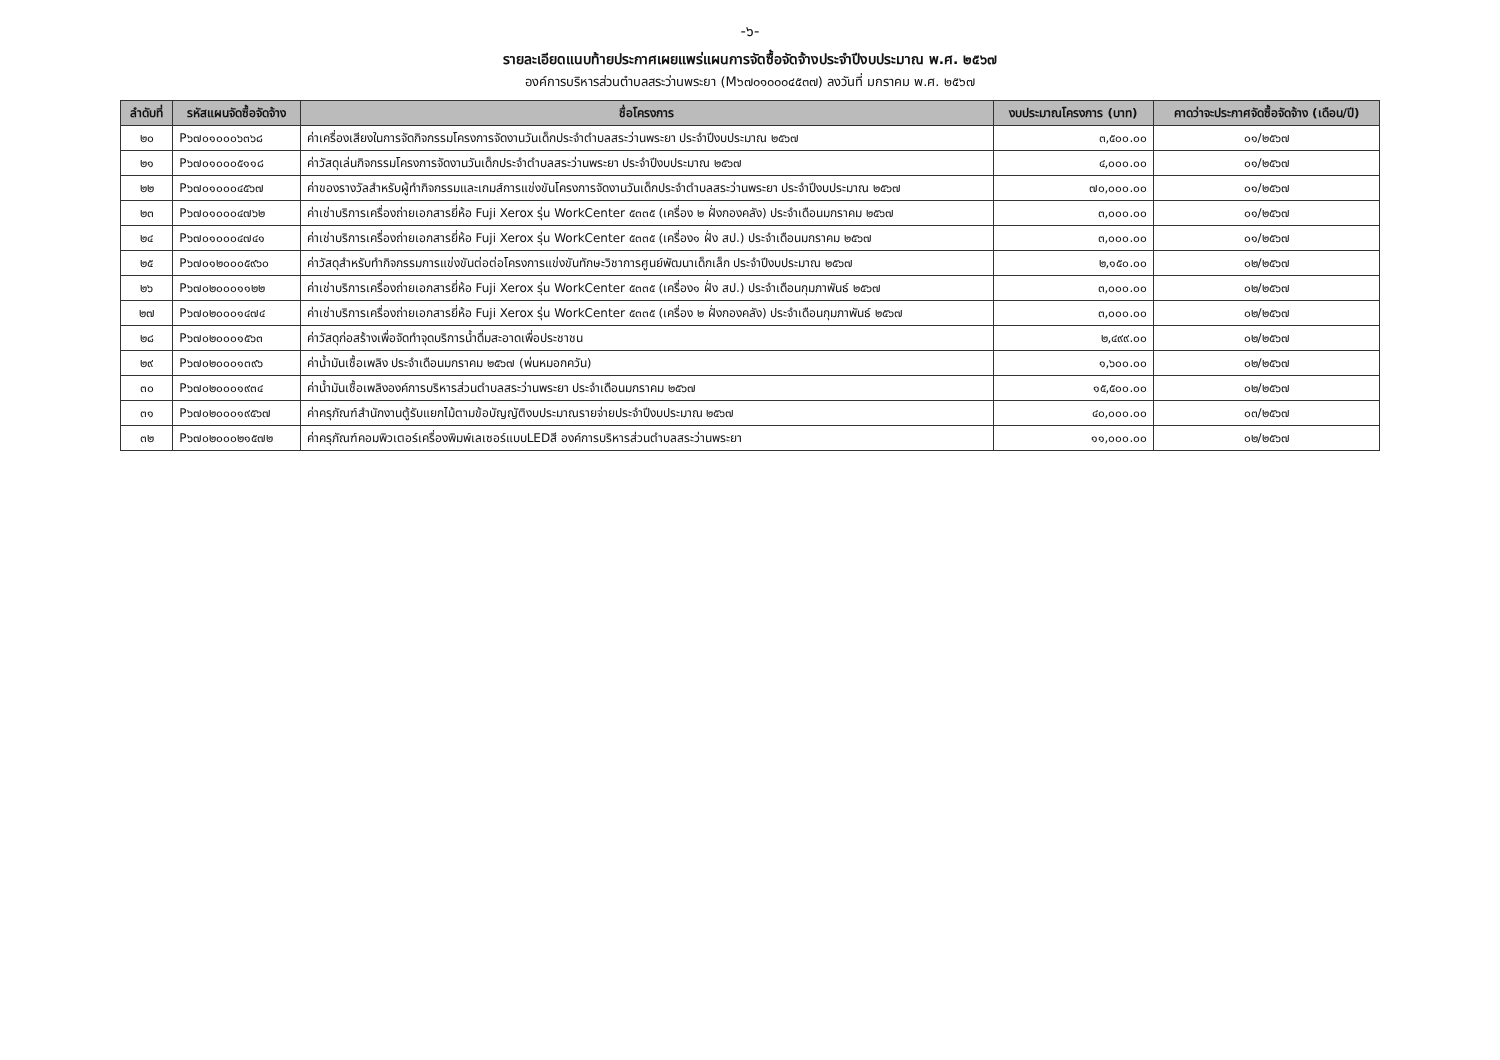-๖-
รายละเอียดแนบท้ายประกาศเผยแพร่แผนการจัดซื้อจัดจ้างประจำปีงบประมาณ พ.ศ. ๒๕๖๗
องค์การบริหารส่วนตำบลสระว่านพระยา (M๖๗๐๑๐๐๐๔๕๓๗) ลงวันที่ มกราคม พ.ศ. ๒๕๖๗
| ลำดับที่ | รหัสแผนจัดซื้อจัดจ้าง | ชื่อโครงการ | งบประมาณโครงการ (บาท) | คาดว่าจะประกาศจัดซื้อจัดจ้าง (เดือน/ปี) |
| --- | --- | --- | --- | --- |
| ๒๐ | P๖๗๐๑๐๐๐๖๓๖๘ | ค่าเครื่องเสียงในการจัดกิจกรรมโครงการจัดงานวันเด็กประจำตำบลสระว่านพระยา ประจำปีงบประมาณ ๒๕๖๗ | ๓,๕๐๐.๐๐ | ๐๑/๒๕๖๗ |
| ๒๑ | P๖๗๐๑๐๐๐๕๑๑๘ | ค่าวัสดุเล่นกิจกรรมโครงการจัดงานวันเด็กประจำตำบลสระว่านพระยา ประจำปีงบประมาณ ๒๕๖๗ | ๔,๐๐๐.๐๐ | ๐๑/๒๕๖๗ |
| ๒๒ | P๖๗๐๑๐๐๐๔๕๖๗ | ค่าของรางวัลสำหรับผู้ทำกิจกรรมและเกมส์การแข่งขันโครงการจัดงานวันเด็กประจำตำบลสระว่านพระยา ประจำปีงบประมาณ ๒๕๖๗ | ๗๐,๐๐๐.๐๐ | ๐๑/๒๕๖๗ |
| ๒๓ | P๖๗๐๑๐๐๐๔๗๖๒ | ค่าเช่าบริการเครื่องถ่ายเอกสารยี่ห้อ Fuji Xerox รุ่น WorkCenter ๕๓๓๕ (เครื่อง ๒ ฝั่งกองคลัง) ประจำเดือนมกราคม ๒๕๖๗ | ๓,๐๐๐.๐๐ | ๐๑/๒๕๖๗ |
| ๒๔ | P๖๗๐๑๐๐๐๔๗๔๑ | ค่าเช่าบริการเครื่องถ่ายเอกสารยี่ห้อ Fuji Xerox รุ่น WorkCenter ๕๓๓๕ (เครื่อง๑ ฝั่ง สป.) ประจำเดือนมกราคม ๒๕๖๗ | ๓,๐๐๐.๐๐ | ๐๑/๒๕๖๗ |
| ๒๕ | P๖๗๐๑๒๐๐๐๕๙๖๐ | ค่าวัสดุสำหรับทำกิจกรรมการแข่งขันต่อต่อโครงการแข่งขันทักษะวิชาการศูนย์พัฒนาเด็กเล็ก ประจำปีงบประมาณ ๒๕๖๗ | ๒,๑๕๐.๐๐ | ๐๒/๒๕๖๗ |
| ๒๖ | P๖๗๐๒๐๐๐๑๑๒๒ | ค่าเช่าบริการเครื่องถ่ายเอกสารยี่ห้อ Fuji Xerox รุ่น WorkCenter ๕๓๓๕ (เครื่อง๑ ฝั่ง สป.) ประจำเดือนกุมภาพันธ์ ๒๕๖๗ | ๓,๐๐๐.๐๐ | ๐๒/๒๕๖๗ |
| ๒๗ | P๖๗๐๒๐๐๐๑๔๗๔ | ค่าเช่าบริการเครื่องถ่ายเอกสารยี่ห้อ Fuji Xerox รุ่น WorkCenter ๕๓๓๕ (เครื่อง ๒ ฝั่งกองคลัง) ประจำเดือนกุมภาพันธ์ ๒๕๖๗ | ๓,๐๐๐.๐๐ | ๐๒/๒๕๖๗ |
| ๒๘ | P๖๗๐๒๐๐๐๑๕๖๓ | ค่าวัสดุก่อสร้างเพื่อจัดทำจุดบริการน้ำดื่มสะอาดเพื่อประชาชน | ๒,๔๙๙.๐๐ | ๐๒/๒๕๖๗ |
| ๒๙ | P๖๗๐๒๐๐๐๑๓๙๖ | ค่าน้ำมันเชื้อเพลิง ประจำเดือนมกราคม ๒๕๖๗ (พ่นหมอกควัน) | ๑,๖๐๐.๐๐ | ๐๒/๒๕๖๗ |
| ๓๐ | P๖๗๐๒๐๐๐๑๙๓๔ | ค่าน้ำมันเชื้อเพลิงองค์การบริหารส่วนตำบลสระว่านพระยา ประจำเดือนมกราคม ๒๕๖๗ | ๑๕,๕๐๐.๐๐ | ๐๒/๒๕๖๗ |
| ๓๑ | P๖๗๐๒๐๐๐๑๙๕๖๗ | ค่าครุภัณฑ์สำนักงานตู้รับแยกไม้ตามข้อบัญญัติงบประมาณรายจ่ายประจำปีงบประมาณ ๒๕๖๗ | ๔๐,๐๐๐.๐๐ | ๐๓/๒๕๖๗ |
| ๓๒ | P๖๗๐๒๐๐๐๒๑๕๗๒ | ค่าครุภัณฑ์คอมพิวเตอร์เครื่องพิมพ์เลเซอร์แบบLEDสี องค์การบริหารส่วนตำบลสระว่านพระยา | ๑๑,๐๐๐.๐๐ | ๐๒/๒๕๖๗ |